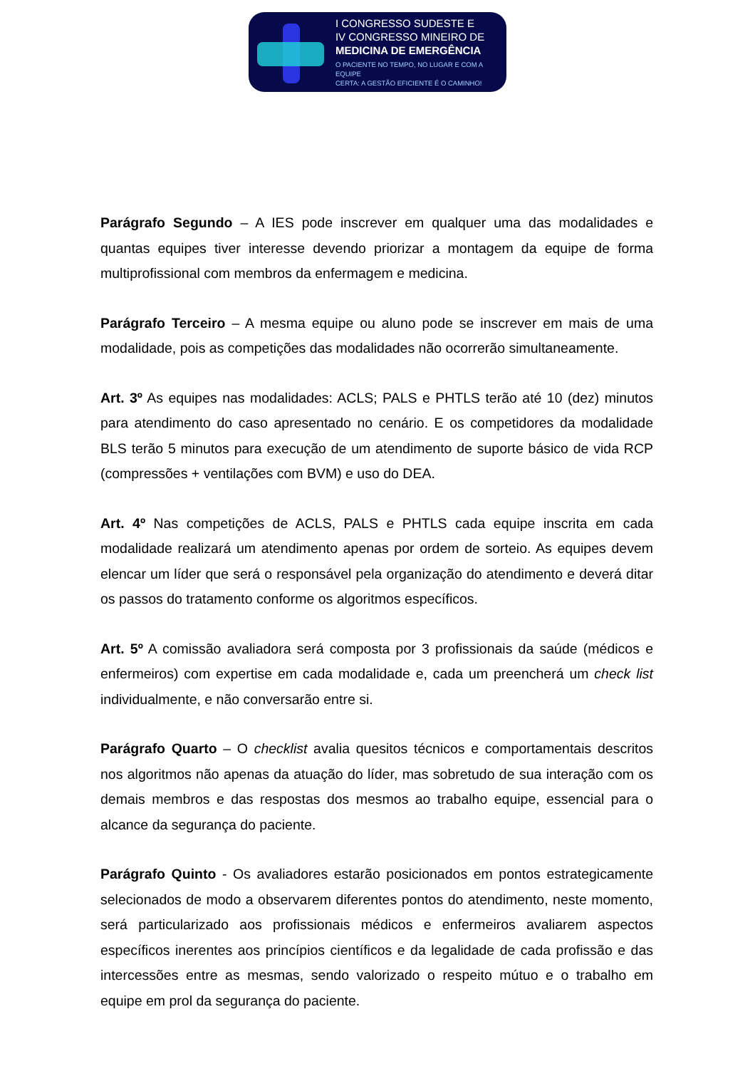I CONGRESSO SUDESTE E
IV CONGRESSO MINEIRO DE
MEDICINA DE EMERGÊNCIA
O PACIENTE NO TEMPO, NO LUGAR E COM A EQUIPE
CERTA: A GESTÃO EFICIENTE É O CAMINHO!
Parágrafo Segundo – A IES pode inscrever em qualquer uma das modalidades e quantas equipes tiver interesse devendo priorizar a montagem da equipe de forma multiprofissional com membros da enfermagem e medicina.
Parágrafo Terceiro – A mesma equipe ou aluno pode se inscrever em mais de uma modalidade, pois as competições das modalidades não ocorrerão simultaneamente.
Art. 3º As equipes nas modalidades: ACLS; PALS e PHTLS terão até 10 (dez) minutos para atendimento do caso apresentado no cenário. E os competidores da modalidade BLS terão 5 minutos para execução de um atendimento de suporte básico de vida RCP (compressões + ventilações com BVM) e uso do DEA.
Art. 4º Nas competições de ACLS, PALS e PHTLS cada equipe inscrita em cada modalidade realizará um atendimento apenas por ordem de sorteio. As equipes devem elencar um líder que será o responsável pela organização do atendimento e deverá ditar os passos do tratamento conforme os algoritmos específicos.
Art. 5º A comissão avaliadora será composta por 3 profissionais da saúde (médicos e enfermeiros) com expertise em cada modalidade e, cada um preencherá um check list individualmente, e não conversarão entre si.
Parágrafo Quarto – O checklist avalia quesitos técnicos e comportamentais descritos nos algoritmos não apenas da atuação do líder, mas sobretudo de sua interação com os demais membros e das respostas dos mesmos ao trabalho equipe, essencial para o alcance da segurança do paciente.
Parágrafo Quinto - Os avaliadores estarão posicionados em pontos estrategicamente selecionados de modo a observarem diferentes pontos do atendimento, neste momento, será particularizado aos profissionais médicos e enfermeiros avaliarem aspectos específicos inerentes aos princípios científicos e da legalidade de cada profissão e das intercessões entre as mesmas, sendo valorizado o respeito mútuo e o trabalho em equipe em prol da segurança do paciente.